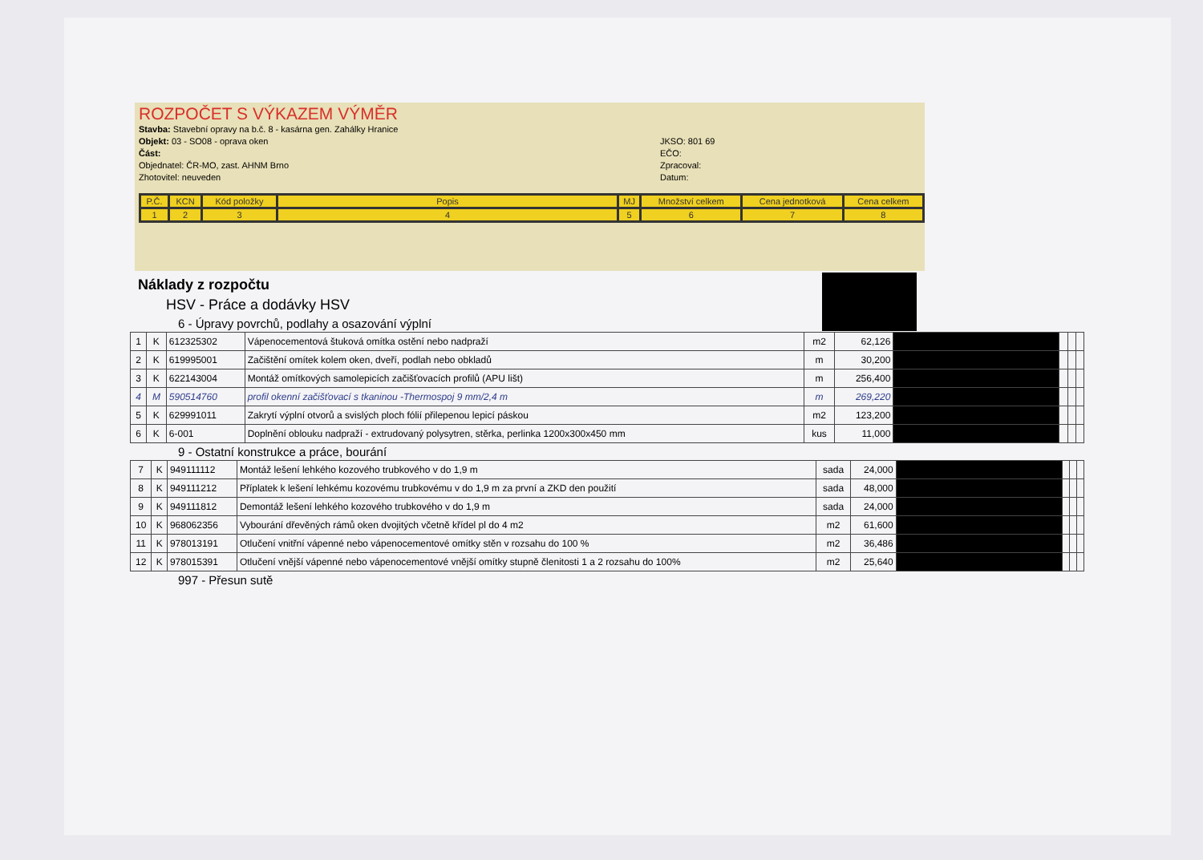ROZPOČET S VÝKAZEM VÝMĚR
Stavba: Stavební opravy na b.č. 8 - kasárna gen. Zahálky Hranice
Objekt: 03 - SO08 - oprava oken
Část:
Objednatel: ČR-MO, zast. AHNM Brno
Zhotovitel: neuveden
JKSO: 801 69
EČO:
Zpracoval:
Datum:
| P.Č. | KCN | Kód položky | Popis | MJ | Množství celkem | Cena jednotková | Cena celkem |
| 1 | 2 | 3 | 4 | 5 | 6 | 7 | 8 |
Náklady z rozpočtu
HSV - Práce a dodávky HSV
6 - Úpravy povrchů, podlahy a osazování výplní
| 1 | K | 612325302 | Vápenocementová štuková omítka ostění nebo nadpraží | m2 | 62,126 | | | | |
| 2 | K | 619995001 | Začištění omítek kolem oken, dveří, podlah nebo obkladů | m | 30,200 | | | | |
| 3 | K | 622143004 | Montáž omítkových samolepicích začišťovacích profilů (APU lišt) | m | 256,400 | | | | |
| 4 | M | 590514760 | profil okenní začišťovací s tkaninou -Thermospoj 9 mm/2,4 m | m | 269,220 | | | | |
| 5 | K | 629991011 | Zakrytí výplní otvorů a svislých ploch fólií přilepenou lepicí páskou | m2 | 123,200 | | | | |
| 6 | K | 6-001 | Doplnění oblouku nadpraží - extrudovaný polysytren, stěrka, perlinka 1200x300x450 mm | kus | 11,000 | | | | |
9 - Ostatní konstrukce a práce, bourání
| 7 | K | 949111112 | Montáž lešení lehkého kozového trubkového v do 1,9 m | sada | 24,000 | | | | |
| 8 | K | 949111212 | Příplatek k lešení lehkému kozovému trubkovému v do 1,9 m za první a ZKD den použití | sada | 48,000 | | | | |
| 9 | K | 949111812 | Demontáž lešení lehkého kozového trubkového v do 1,9 m | sada | 24,000 | | | | |
| 10 | K | 968062356 | Vybourání dřevěných rámů oken dvojitých včetně křídel pl do 4 m2 | m2 | 61,600 | | | | |
| 11 | K | 978013191 | Otlučení vnitřní vápenné nebo vápenocementové omítky stěn v rozsahu do 100 % | m2 | 36,486 | | | | |
| 12 | K | 978015391 | Otlučení vnější vápenné nebo vápenocementové vnější omítky stupně členitosti 1 a 2 rozsahu do 100% | m2 | 25,640 | | | | |
997 - Přesun sutě